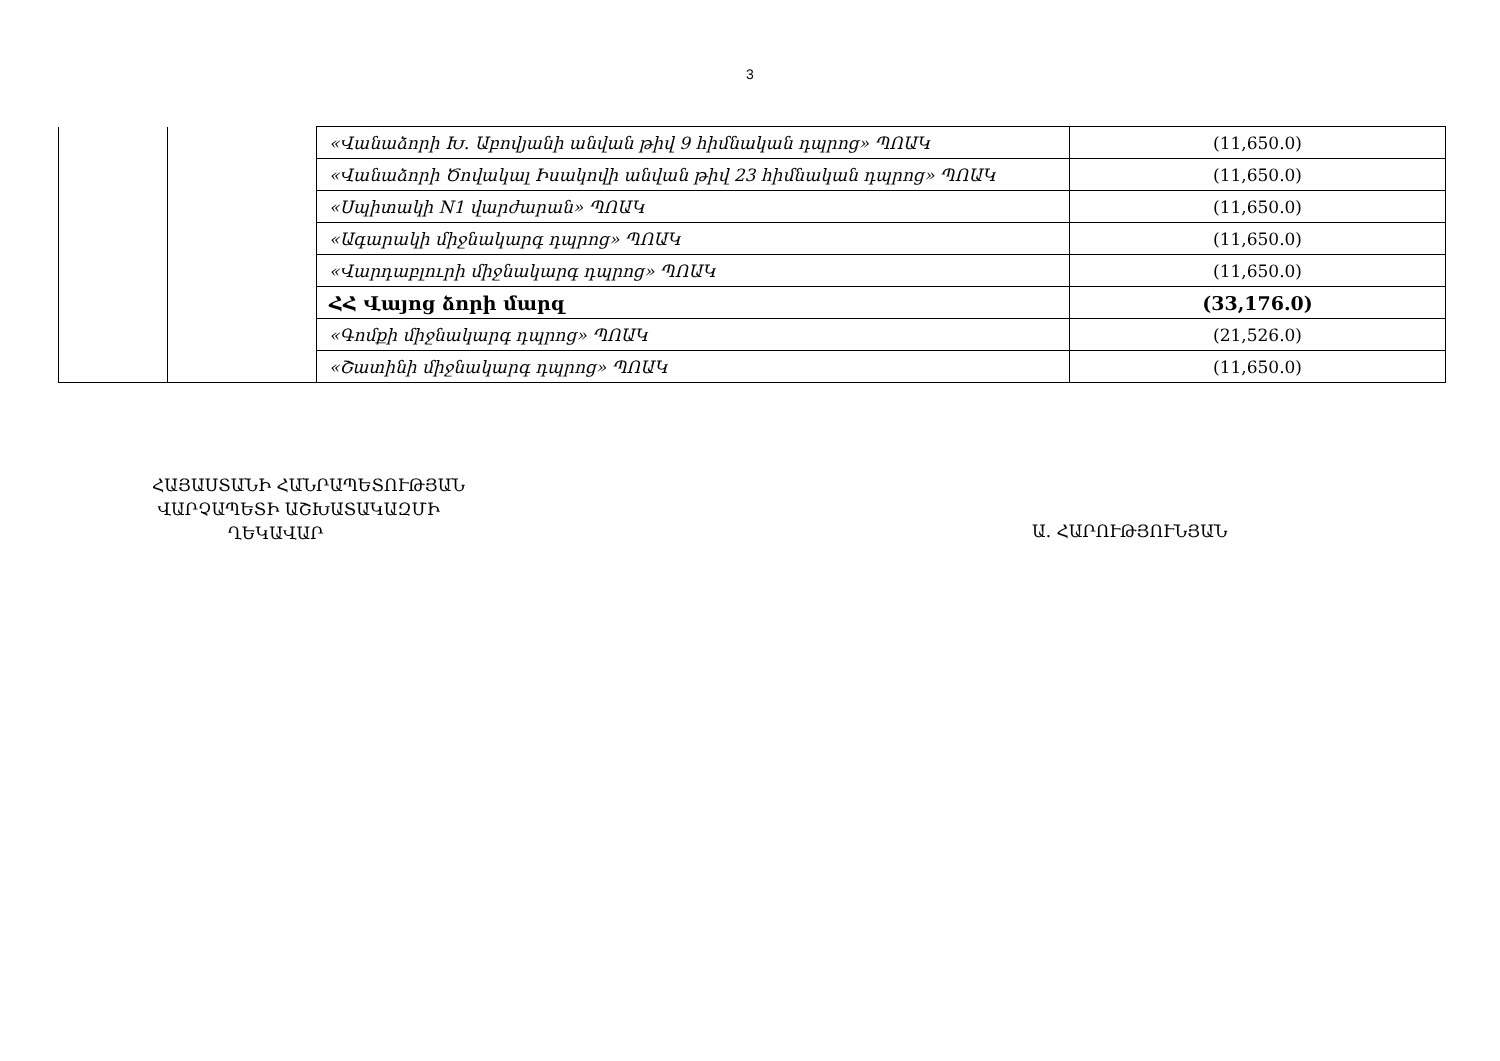3
| | | «Վանաձորի Խ. Աբովյանի անվան թիվ 9 հիմնական դպրոց» ՊՈԱԿ | (11,650.0) |
| | | «Վանաձորի Ծովակալ Իսակովի անվան թիվ 23 հիմնական դպրոց» ՊՈԱԿ | (11,650.0) |
| | | «Սպիտակի N1 վարժարան» ՊՈԱԿ | (11,650.0) |
| | | «Ագարակի միջնակարգ դպրոց» ՊՈԱԿ | (11,650.0) |
| | | «Վարդաբլուրի միջնակարգ դպրոց» ՊՈԱԿ | (11,650.0) |
| | | ՀՀ Վայոց ձորի մարզ | (33,176.0) |
| | | «Գոմքի միջնակարգ դպրոց» ՊՈԱԿ | (21,526.0) |
| | | «Շատինի միջնակարգ դպրոց» ՊՈԱԿ | (11,650.0) |
ՀԱՅԱՍՏԱՆԻ ՀԱՆՐԱՊԵՏՈՒԹՅԱՆ
ՎԱՐՉԱՊԵՏԻ ԱՇԽԱՏԱԿԱԶՄԻ
ՂԵԿԱՎԱՐ
Ա. ՀԱՐՈՒԹՅՈՒՆՅԱՆ